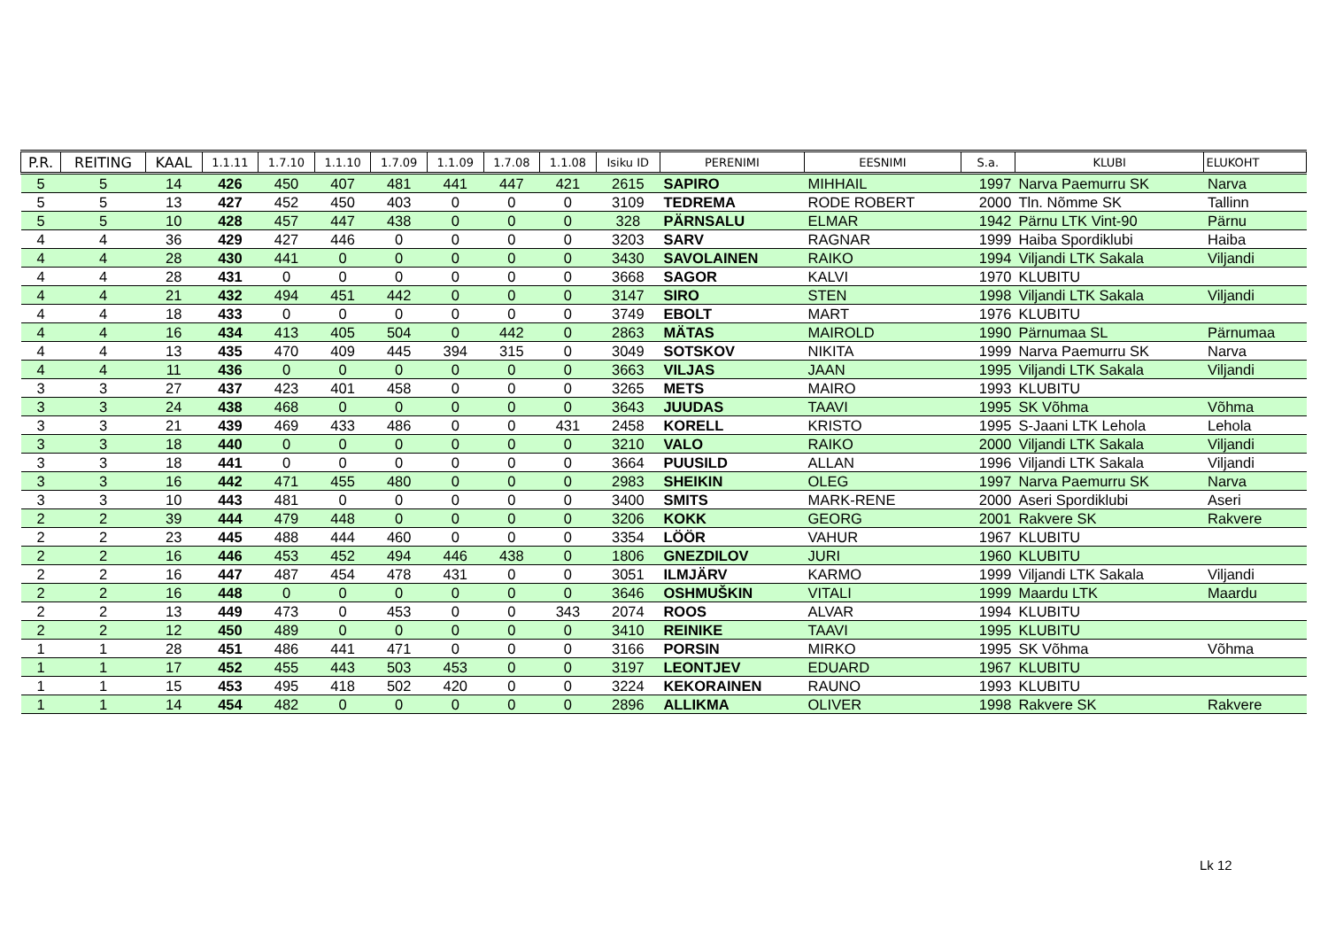| P.R. | REITING | KAAL | 1.1.11 | 1.7.10 | 1.1.10 | 1.7.09 | 1.1.09 | 1.7.08 | 1.1.08 | Isiku ID | PERENIMI | EESNIMI | S.a. | KLUBI | ELUKOHT |
| --- | --- | --- | --- | --- | --- | --- | --- | --- | --- | --- | --- | --- | --- | --- | --- |
| 5 | 5 | 14 | 426 | 450 | 407 | 481 | 441 | 447 | 421 | 2615 | SAPIRO | MIHHAIL | 1997 | Narva Paemurru SK | Narva |
| 5 | 5 | 13 | 427 | 452 | 450 | 403 | 0 | 0 | 0 | 3109 | TEDREMA | RODE ROBERT | 2000 | Tln. Nõmme SK | Tallinn |
| 5 | 5 | 10 | 428 | 457 | 447 | 438 | 0 | 0 | 0 | 328 | PÄRNSALU | ELMAR | 1942 | Pärnu LTK Vint-90 | Pärnu |
| 4 | 4 | 36 | 429 | 427 | 446 | 0 | 0 | 0 | 0 | 3203 | SARV | RAGNAR | 1999 | Haiba Spordiklubi | Haiba |
| 4 | 4 | 28 | 430 | 441 | 0 | 0 | 0 | 0 | 0 | 3430 | SAVOLAINEN | RAIKO | 1994 | Viljandi LTK Sakala | Viljandi |
| 4 | 4 | 28 | 431 | 0 | 0 | 0 | 0 | 0 | 0 | 3668 | SAGOR | KALVI | 1970 | KLUBITU | |
| 4 | 4 | 21 | 432 | 494 | 451 | 442 | 0 | 0 | 0 | 3147 | SIRO | STEN | 1998 | Viljandi LTK Sakala | Viljandi |
| 4 | 4 | 18 | 433 | 0 | 0 | 0 | 0 | 0 | 0 | 3749 | EBOLT | MART | 1976 | KLUBITU | |
| 4 | 4 | 16 | 434 | 413 | 405 | 504 | 0 | 442 | 0 | 2863 | MÄTAS | MAIROLD | 1990 | Pärnumaa SL | Pärnumaa |
| 4 | 4 | 13 | 435 | 470 | 409 | 445 | 394 | 315 | 0 | 3049 | SOTSKOV | NIKITA | 1999 | Narva Paemurru SK | Narva |
| 4 | 4 | 11 | 436 | 0 | 0 | 0 | 0 | 0 | 0 | 3663 | VILJAS | JAAN | 1995 | Viljandi LTK Sakala | Viljandi |
| 3 | 3 | 27 | 437 | 423 | 401 | 458 | 0 | 0 | 0 | 3265 | METS | MAIRO | 1993 | KLUBITU | |
| 3 | 3 | 24 | 438 | 468 | 0 | 0 | 0 | 0 | 0 | 3643 | JUUDAS | TAAVI | 1995 | SK Võhma | Võhma |
| 3 | 3 | 21 | 439 | 469 | 433 | 486 | 0 | 0 | 431 | 2458 | KORELL | KRISTO | 1995 | S-Jaani LTK Lehola | Lehola |
| 3 | 3 | 18 | 440 | 0 | 0 | 0 | 0 | 0 | 0 | 3210 | VALO | RAIKO | 2000 | Viljandi LTK Sakala | Viljandi |
| 3 | 3 | 18 | 441 | 0 | 0 | 0 | 0 | 0 | 0 | 3664 | PUUSILD | ALLAN | 1996 | Viljandi LTK Sakala | Viljandi |
| 3 | 3 | 16 | 442 | 471 | 455 | 480 | 0 | 0 | 0 | 2983 | SHEIKIN | OLEG | 1997 | Narva Paemurru SK | Narva |
| 3 | 3 | 10 | 443 | 481 | 0 | 0 | 0 | 0 | 0 | 3400 | SMITS | MARK-RENE | 2000 | Aseri Spordiklubi | Aseri |
| 2 | 2 | 39 | 444 | 479 | 448 | 0 | 0 | 0 | 0 | 3206 | KOKK | GEORG | 2001 | Rakvere SK | Rakvere |
| 2 | 2 | 23 | 445 | 488 | 444 | 460 | 0 | 0 | 0 | 3354 | LÖÖR | VAHUR | 1967 | KLUBITU | |
| 2 | 2 | 16 | 446 | 453 | 452 | 494 | 446 | 438 | 0 | 1806 | GNEZDILOV | JURI | 1960 | KLUBITU | |
| 2 | 2 | 16 | 447 | 487 | 454 | 478 | 431 | 0 | 0 | 3051 | ILMJÄRV | KARMO | 1999 | Viljandi LTK Sakala | Viljandi |
| 2 | 2 | 16 | 448 | 0 | 0 | 0 | 0 | 0 | 0 | 3646 | OSHMUŠKIN | VITALI | 1999 | Maardu LTK | Maardu |
| 2 | 2 | 13 | 449 | 473 | 0 | 453 | 0 | 0 | 343 | 2074 | ROOS | ALVAR | 1994 | KLUBITU | |
| 2 | 2 | 12 | 450 | 489 | 0 | 0 | 0 | 0 | 0 | 3410 | REINIKE | TAAVI | 1995 | KLUBITU | |
| 1 | 1 | 28 | 451 | 486 | 441 | 471 | 0 | 0 | 0 | 3166 | PORSIN | MIRKO | 1995 | SK Võhma | Võhma |
| 1 | 1 | 17 | 452 | 455 | 443 | 503 | 453 | 0 | 0 | 3197 | LEONTJEV | EDUARD | 1967 | KLUBITU | |
| 1 | 1 | 15 | 453 | 495 | 418 | 502 | 420 | 0 | 0 | 3224 | KEKORAINEN | RAUNO | 1993 | KLUBITU | |
| 1 | 1 | 14 | 454 | 482 | 0 | 0 | 0 | 0 | 0 | 2896 | ALLIKMA | OLIVER | 1998 | Rakvere SK | Rakvere |
Lk 12